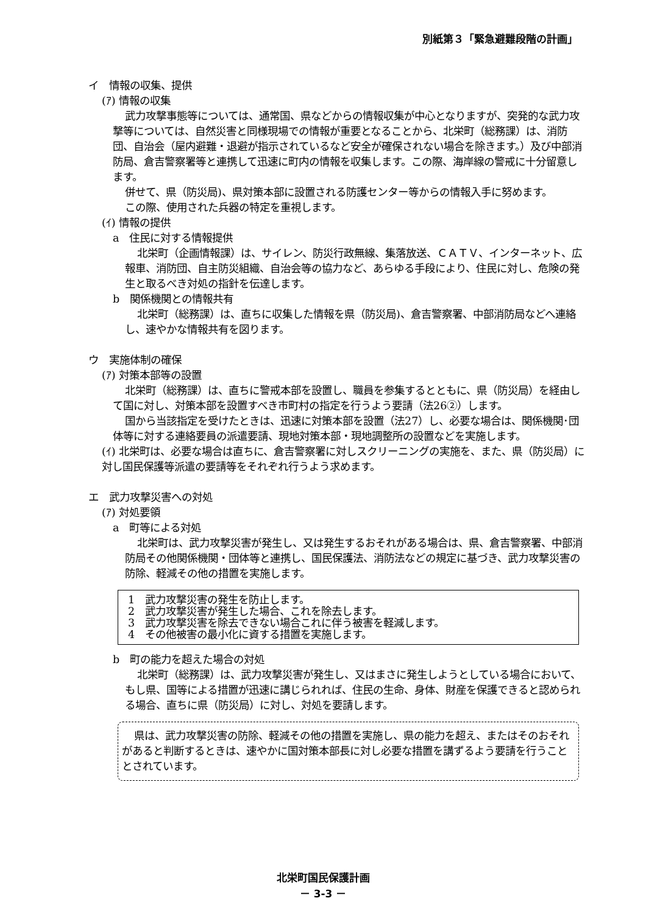別紙第３「緊急避難段階の計画」
イ　情報の収集、提供
(ｱ) 情報の収集
武力攻撃事態等については、通常国、県などからの情報収集が中心となりますが、突発的な武力攻撃等については、自然災害と同様現場での情報が重要となることから、北栄町（総務課）は、消防団、自治会（屋内避難・退避が指示されているなど安全が確保されない場合を除きます。）及び中部消防局、倉吉警察署等と連携して迅速に町内の情報を収集します。この際、海岸線の警戒に十分留意します。
併せて、県（防災局)、県対策本部に設置される防護センター等からの情報入手に努めます。
この際、使用された兵器の特定を重視します。
(ｲ) 情報の提供
a　住民に対する情報提供
北栄町（企画情報課）は、サイレン、防災行政無線、集落放送、ＣＡＴＶ、インターネット、広報車、消防団、自主防災組織、自治会等の協力など、あらゆる手段により、住民に対し、危険の発生と取るべき対処の指針を伝達します。
b　関係機関との情報共有
北栄町（総務課）は、直ちに収集した情報を県（防災局)、倉吉警察署、中部消防局などへ連絡し、速やかな情報共有を図ります。
ウ　実施体制の確保
(ｱ) 対策本部等の設置
北栄町（総務課）は、直ちに警戒本部を設置し、職員を参集するとともに、県（防災局）を経由して国に対し、対策本部を設置すべき市町村の指定を行うよう要請（法26②）します。
国から当該指定を受けたときは、迅速に対策本部を設置（法27）し、必要な場合は、関係機関･団体等に対する連絡要員の派遣要請、現地対策本部・現地調整所の設置などを実施します。
(ｲ) 北栄町は、必要な場合は直ちに、倉吉警察署に対しスクリーニングの実施を、また、県（防災局）に対し国民保護等派遣の要請等をそれぞれ行うよう求めます。
エ　武力攻撃災害への対処
(ｱ) 対処要領
a　町等による対処
北栄町は、武力攻撃災害が発生し、又は発生するおそれがある場合は、県、倉吉警察署、中部消防局その他関係機関・団体等と連携し、国民保護法、消防法などの規定に基づき、武力攻撃災害の防除、軽減その他の措置を実施します。
1　武力攻撃災害の発生を防止します。
2　武力攻撃災害が発生した場合、これを除去します。
3　武力攻撃災害を除去できない場合これに伴う被害を軽減します。
4　その他被害の最小化に資する措置を実施します。
b　町の能力を超えた場合の対処
北栄町（総務課）は、武力攻撃災害が発生し、又はまさに発生しようとしている場合において、もし県、国等による措置が迅速に講じられれば、住民の生命、身体、財産を保護できると認められる場合、直ちに県（防災局）に対し、対処を要請します。
県は、武力攻撃災害の防除、軽減その他の措置を実施し、県の能力を超え、またはそのおそれがあると判断するときは、速やかに国対策本部長に対し必要な措置を講ずるよう要請を行うこととされています。
北栄町国民保護計画
－ 3-3 －